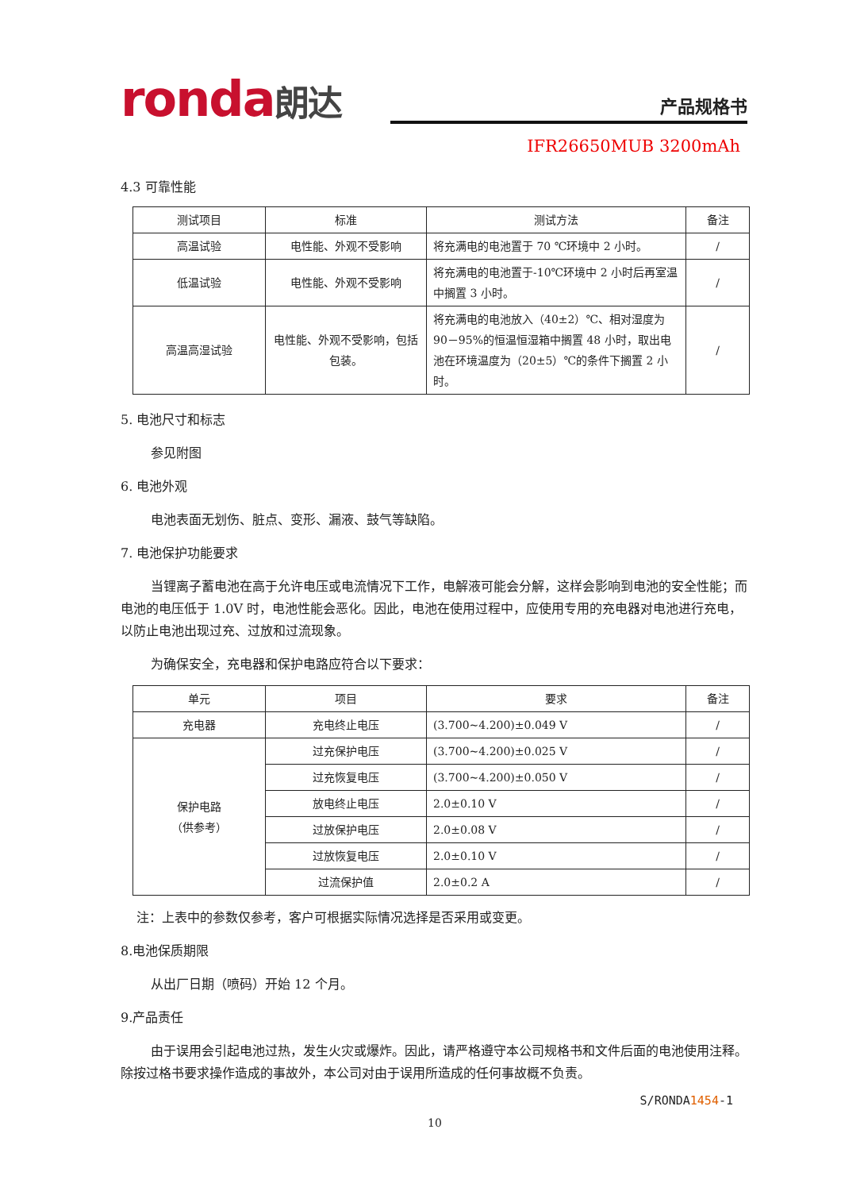ronda朗达 产品规格书
IFR26650MUB 3200mAh
4.3 可靠性能
| 测试项目 | 标准 | 测试方法 | 备注 |
| --- | --- | --- | --- |
| 高温试验 | 电性能、外观不受影响 | 将充满电的电池置于 70 ℃环境中 2 小时。 | / |
| 低温试验 | 电性能、外观不受影响 | 将充满电的电池置于-10℃环境中 2 小时后再室温中搁置 3 小时。 | / |
| 高温高湿试验 | 电性能、外观不受影响，包括包装。 | 将充满电的电池放入（40±2）℃、相对湿度为 90－95%的恒温恒湿箱中搁置 48 小时，取出电池在环境温度为（20±5）℃的条件下搁置 2 小时。 | / |
5. 电池尺寸和标志
参见附图
6. 电池外观
电池表面无划伤、脏点、变形、漏液、鼓气等缺陷。
7. 电池保护功能要求
当锂离子蓄电池在高于允许电压或电流情况下工作，电解液可能会分解，这样会影响到电池的安全性能；而电池的电压低于 1.0V 时，电池性能会恶化。因此，电池在使用过程中，应使用专用的充电器对电池进行充电，以防止电池出现过充、过放和过流现象。
为确保安全，充电器和保护电路应符合以下要求：
| 单元 | 项目 | 要求 | 备注 |
| --- | --- | --- | --- |
| 充电器 | 充电终止电压 | (3.700~4.200)±0.049 V | / |
| 保护电路 （供参考） | 过充保护电压 | (3.700~4.200)±0.025 V | / |
| | 过充恢复电压 | (3.700~4.200)±0.050 V | / |
| | 放电终止电压 | 2.0±0.10 V | / |
| | 过放保护电压 | 2.0±0.08 V | / |
| | 过放恢复电压 | 2.0±0.10 V | / |
| | 过流保护值 | 2.0±0.2 A | / |
注：上表中的参数仅参考，客户可根据实际情况选择是否采用或变更。
8.电池保质期限
从出厂日期（喷码）开始 12 个月。
9.产品责任
由于误用会引起电池过热，发生火灾或爆炸。因此，请严格遵守本公司规格书和文件后面的电池使用注释。除按过格书要求操作造成的事故外，本公司对由于误用所造成的任何事故概不负责。
S/RONDA1454-1
10